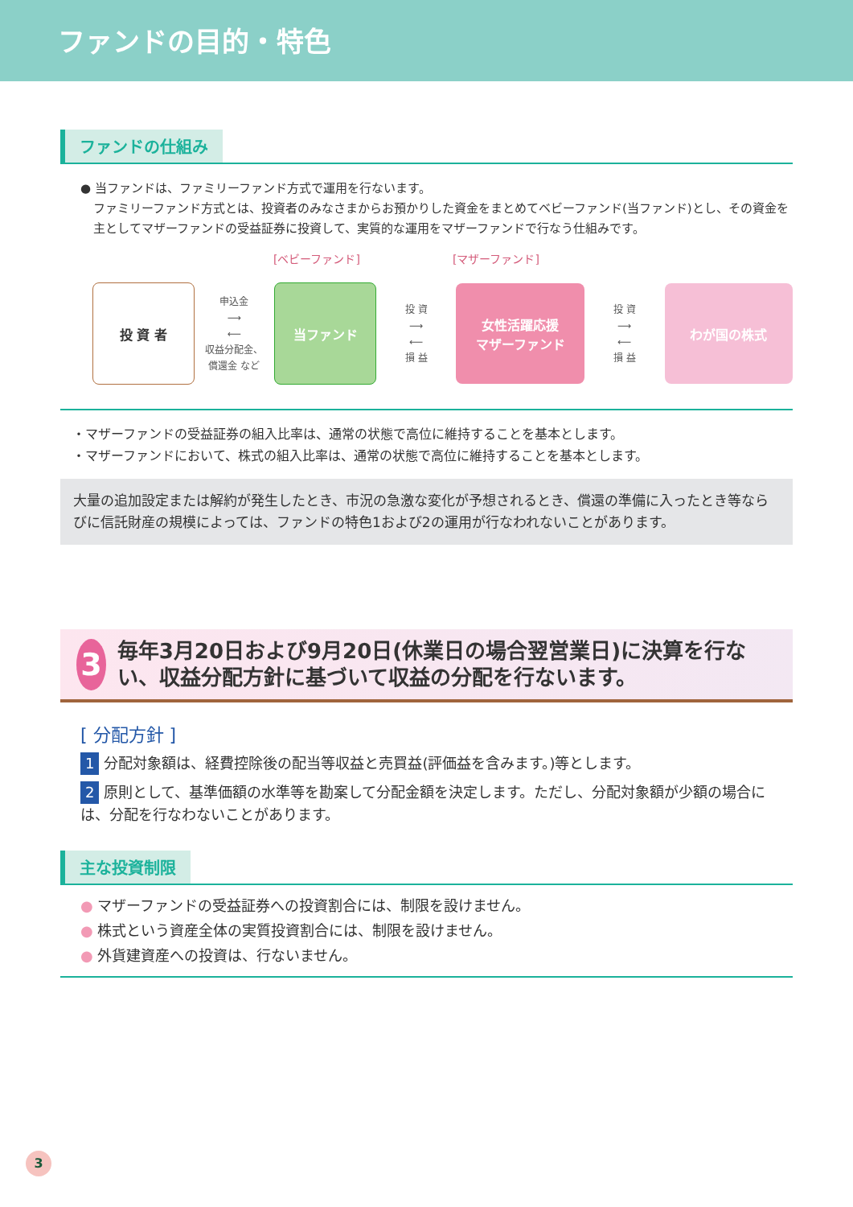ファンドの目的・特色
ファンドの仕組み
● 当ファンドは、ファミリーファンド方式で運用を行ないます。
ファミリーファンド方式とは、投資者のみなさまからお預かりした資金をまとめてベビーファンド(当ファンド)とし、その資金を主としてマザーファンドの受益証券に投資して、実質的な運用をマザーファンドで行なう仕組みです。
[ベビーファンド] [マザーファンド]
投 資 者
申込金
⟶
⟵
収益分配金、
償還金 など
当ファンド
投 資
⟶
⟵
損 益
女性活躍応援
マザーファンド
投 資
⟶
⟵
損 益
わが国の株式
・マザーファンドの受益証券の組入比率は、通常の状態で高位に維持することを基本とします。
・マザーファンドにおいて、株式の組入比率は、通常の状態で高位に維持することを基本とします。
大量の追加設定または解約が発生したとき、市況の急激な変化が予想されるとき、償還の準備に入ったとき等ならびに信託財産の規模によっては、ファンドの特色1および2の運用が行なわれないことがあります。
3
毎年3月20日および9月20日(休業日の場合翌営業日)に決算を行ない、収益分配方針に基づいて収益の分配を行ないます。
[ 分配方針 ]
1 分配対象額は、経費控除後の配当等収益と売買益(評価益を含みます。)等とします。
2 原則として、基準価額の水準等を勘案して分配金額を決定します。ただし、分配対象額が少額の場合には、分配を行なわないことがあります。
主な投資制限
● マザーファンドの受益証券への投資割合には、制限を設けません。
● 株式という資産全体の実質投資割合には、制限を設けません。
● 外貨建資産への投資は、行ないません。
3